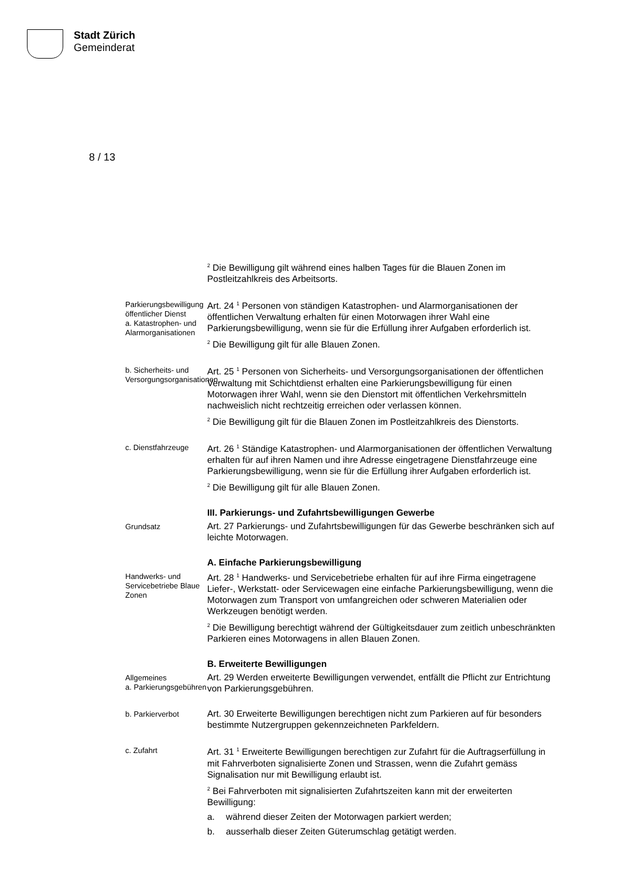Stadt Zürich
Gemeinderat
8 / 13
<sup>2</sup> Die Bewilligung gilt während eines halben Tages für die Blauen Zonen im Postleitzahlkreis des Arbeitsorts.
Parkierungsbewilligung öffentlicher Dienst
a. Katastrophen- und Alarmorganisationen
Art. 24 <sup>1</sup> Personen von ständigen Katastrophen- und Alarmorganisationen der öffentlichen Verwaltung erhalten für einen Motorwagen ihrer Wahl eine Parkierungsbewilligung, wenn sie für die Erfüllung ihrer Aufgaben erforderlich ist.
<sup>2</sup> Die Bewilligung gilt für alle Blauen Zonen.
b. Sicherheits- und Versorgungsorganisationen
Art. 25 <sup>1</sup> Personen von Sicherheits- und Versorgungsorganisationen der öffentlichen Verwaltung mit Schichtdienst erhalten eine Parkierungsbewilligung für einen Motorwagen ihrer Wahl, wenn sie den Dienstort mit öffentlichen Verkehrsmitteln nachweislich nicht rechtzeitig erreichen oder verlassen können.
<sup>2</sup> Die Bewilligung gilt für die Blauen Zonen im Postleitzahlkreis des Dienstorts.
c. Dienstfahrzeuge
Art. 26 <sup>1</sup> Ständige Katastrophen- und Alarmorganisationen der öffentlichen Verwaltung erhalten für auf ihren Namen und ihre Adresse eingetragene Dienstfahrzeuge eine Parkierungsbewilligung, wenn sie für die Erfüllung ihrer Aufgaben erforderlich ist.
<sup>2</sup> Die Bewilligung gilt für alle Blauen Zonen.
III. Parkierungs- und Zufahrtsbewilligungen Gewerbe
Grundsatz
Art. 27 Parkierungs- und Zufahrtsbewilligungen für das Gewerbe beschränken sich auf leichte Motorwagen.
A. Einfache Parkierungsbewilligung
Handwerks- und Servicebetriebe Blaue Zonen
Art. 28 <sup>1</sup> Handwerks- und Servicebetriebe erhalten für auf ihre Firma eingetragene Liefer-, Werkstatt- oder Servicewagen eine einfache Parkierungsbewilligung, wenn die Motorwagen zum Transport von umfangreichen oder schweren Materialien oder Werkzeugen benötigt werden.
<sup>2</sup> Die Bewilligung berechtigt während der Gültigkeitsdauer zum zeitlich unbeschränkten Parkieren eines Motorwagens in allen Blauen Zonen.
B. Erweiterte Bewilligungen
Allgemeines
a. Parkierungsgebühren
Art. 29 Werden erweiterte Bewilligungen verwendet, entfällt die Pflicht zur Entrichtung von Parkierungsgebühren.
b. Parkierverbot
Art. 30 Erweiterte Bewilligungen berechtigen nicht zum Parkieren auf für besonders bestimmte Nutzergruppen gekennzeichneten Parkfeldern.
c. Zufahrt
Art. 31 <sup>1</sup> Erweiterte Bewilligungen berechtigen zur Zufahrt für die Auftragserfüllung in mit Fahrverboten signalisierte Zonen und Strassen, wenn die Zufahrt gemäss Signalisation nur mit Bewilligung erlaubt ist.
<sup>2</sup> Bei Fahrverboten mit signalisierten Zufahrtszeiten kann mit der erweiterten Bewilligung:
a. während dieser Zeiten der Motorwagen parkiert werden;
b. ausserhalb dieser Zeiten Güterumschlag getätigt werden.